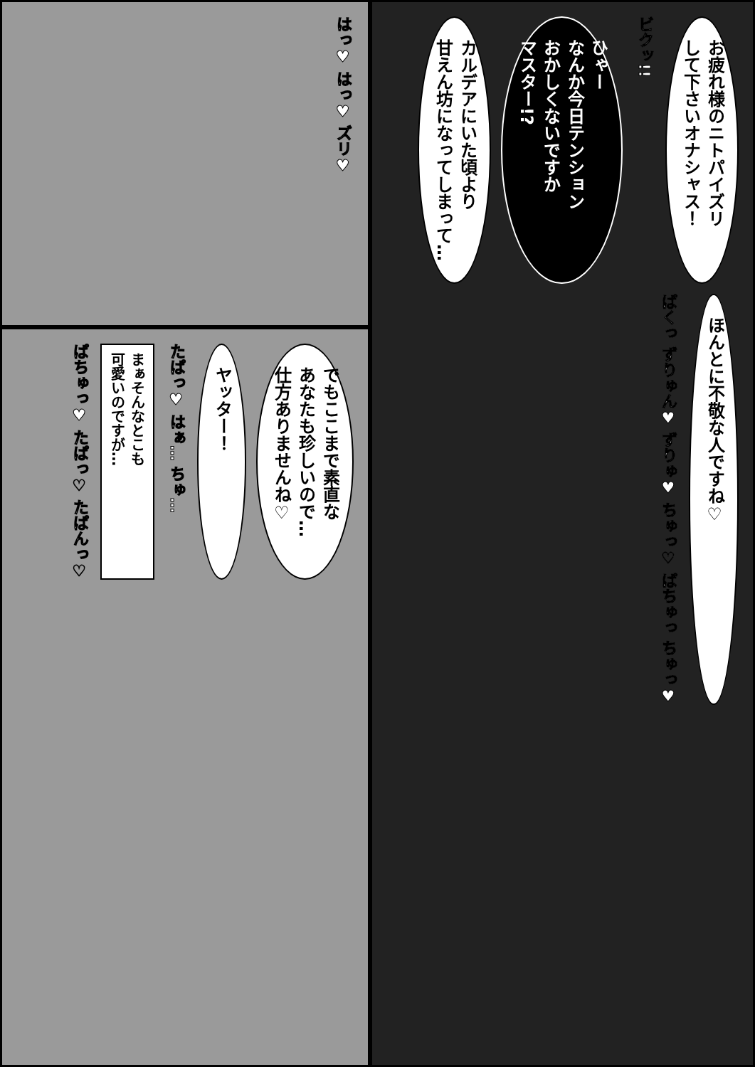お疲れ様のニトパイズリ
して下さいオナシャス！
ビクッ!!
ひゃー
なんか今日テンション
おかしくないですか
マスター!?
カルデアにいた頃より
甘えん坊になってしまって…
ほんとに不敬な人ですね♡
ぱくっ ずりゅん♥ ずりゅ♥ ちゅっ♡ ぱちゅっ ちゅっ♥
はっ♥ はっ♥ ズリ♥
でもここまで素直な
あなたも珍しいので…
仕方ありませんね♡
ヤッター！
たぱっ♥ はぁ… ちゅ…
まぁそんなとこも
可愛いのですが…
ぱちゅっ♥ たぱっ♡ たぱんっ♡